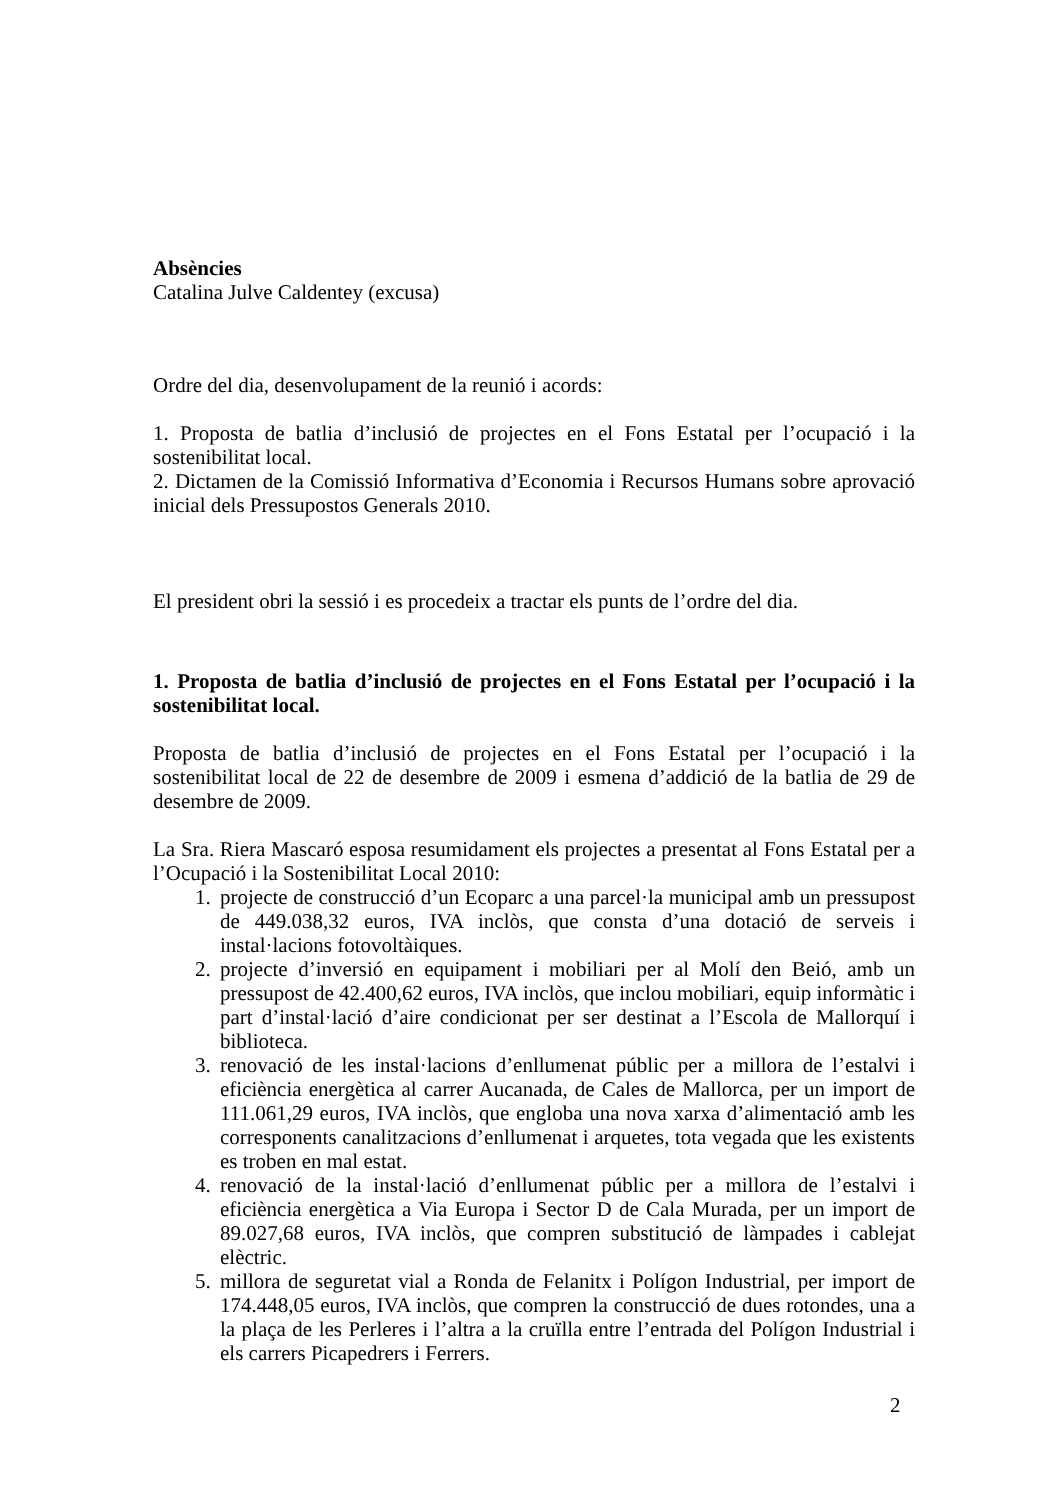Absències
Catalina Julve Caldentey (excusa)
Ordre del dia, desenvolupament de la reunió i acords:
1. Proposta de batlia d’inclusió de projectes en el Fons Estatal per l’ocupació i la sostenibilitat local.
2. Dictamen de la Comissió Informativa d’Economia i Recursos Humans sobre aprovació inicial dels Pressupostos Generals 2010.
El president obri la sessió i es procedeix a tractar els punts de l’ordre del dia.
1. Proposta de batlia d’inclusió de projectes en el Fons Estatal per l’ocupació i la sostenibilitat local.
Proposta de batlia d’inclusió de projectes en el Fons Estatal per l’ocupació i la sostenibilitat local de 22 de desembre de 2009 i esmena d’addició de la batlia de 29 de desembre de 2009.
La Sra. Riera Mascaró esposa resumidament els projectes a presentat al Fons Estatal per a l’Ocupació i la Sostenibilitat Local 2010:
1. projecte de construcció d’un Ecoparc a una parcel·la municipal amb un pressupost de 449.038,32 euros, IVA inclòs, que consta d’una dotació de serveis i instal·lacions fotovoltàiques.
2. projecte d’inversió en equipament i mobiliari per al Molí den Beió, amb un pressupost de 42.400,62 euros, IVA inclòs, que inclou mobiliari, equip informàtic i part d’instal·lació d’aire condicionat per ser destinat a l’Escola de Mallorquí i biblioteca.
3. renovació de les instal·lacions d’enllumenat públic per a millora de l’estalvi i eficiència energètica al carrer Aucanada, de Cales de Mallorca, per un import de 111.061,29 euros, IVA inclòs, que engloba una nova xarxa d’alimentació amb les corresponents canalitzacions d’enllumenat i arquetes, tota vegada que les existents es troben en mal estat.
4. renovació de la instal·lació d’enllumenat públic per a millora de l’estalvi i eficiència energètica a Via Europa i Sector D de Cala Murada, per un import de 89.027,68 euros, IVA inclòs, que compren substitució de làmpades i cablejat elèctric.
5. millora de seguretat vial a Ronda de Felanitx i Polígon Industrial, per import de 174.448,05 euros, IVA inclòs, que compren la construcció de dues rotondes, una a la plaça de les Perleres i l’altra a la cruïlla entre l’entrada del Polígon Industrial i els carrers Picapedrers i Ferrers.
2